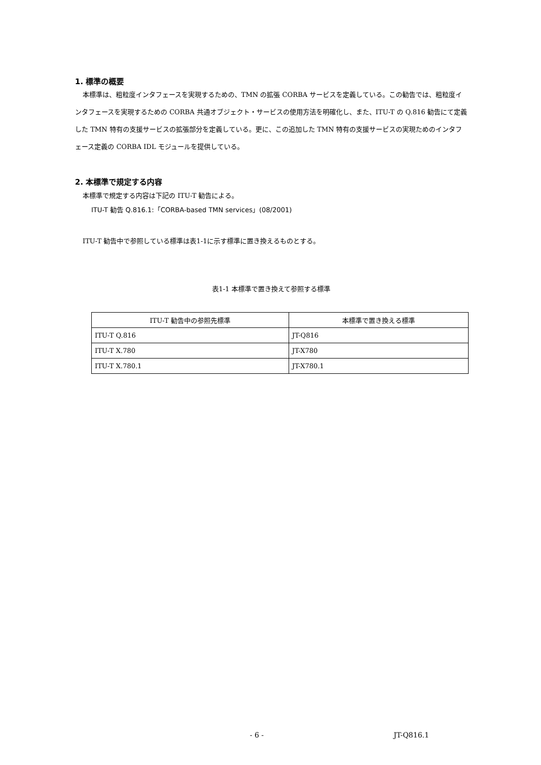1. 標準の概要
本標準は、粗粒度インタフェースを実現するための、TMN の拡張 CORBA サービスを定義している。この勧告では、粗粒度インタフェースを実現するための CORBA 共通オブジェクト・サービスの使用方法を明確化し、また、ITU-T の Q.816 勧告にて定義した TMN 特有の支援サービスの拡張部分を定義している。更に、この追加した TMN 特有の支援サービスの実現ためのインタフェース定義の CORBA IDL モジュールを提供している。
2. 本標準で規定する内容
本標準で規定する内容は下記の ITU-T 勧告による。
ITU-T 勧告 Q.816.1:「CORBA-based TMN services」(08/2001)
ITU-T 勧告中で参照している標準は表1-1に示す標準に置き換えるものとする。
表1-1 本標準で置き換えて参照する標準
| ITU-T 勧告中の参照先標準 | 本標準で置き換える標準 |
| --- | --- |
| ITU-T Q.816 | JT-Q816 |
| ITU-T X.780 | JT-X780 |
| ITU-T X.780.1 | JT-X780.1 |
- 6 - JT-Q816.1